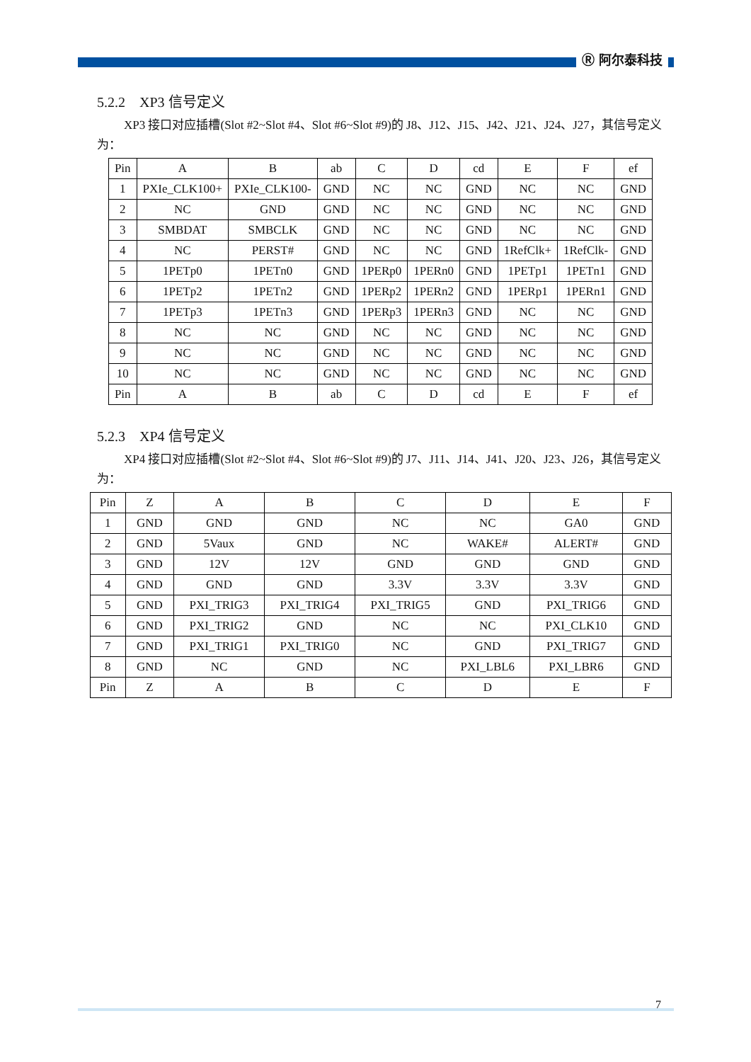Ⓡ 阿尔泰科技
5.2.2 XP3 信号定义
XP3 接口对应插槽(Slot #2~Slot #4、Slot #6~Slot #9)的 J8、J12、J15、J42、J21、J24、J27，其信号定义为：
| Pin | A | B | ab | C | D | cd | E | F | ef |
| 1 | PXIe_CLK100+ | PXIe_CLK100- | GND | NC | NC | GND | NC | NC | GND |
| 2 | NC | GND | GND | NC | NC | GND | NC | NC | GND |
| 3 | SMBDAT | SMBCLK | GND | NC | NC | GND | NC | NC | GND |
| 4 | NC | PERST# | GND | NC | NC | GND | 1RefClk+ | 1RefClk- | GND |
| 5 | 1PETp0 | 1PETn0 | GND | 1PERp0 | 1PERn0 | GND | 1PETp1 | 1PETn1 | GND |
| 6 | 1PETp2 | 1PETn2 | GND | 1PERp2 | 1PERn2 | GND | 1PERp1 | 1PERn1 | GND |
| 7 | 1PETp3 | 1PETn3 | GND | 1PERp3 | 1PERn3 | GND | NC | NC | GND |
| 8 | NC | NC | GND | NC | NC | GND | NC | NC | GND |
| 9 | NC | NC | GND | NC | NC | GND | NC | NC | GND |
| 10 | NC | NC | GND | NC | NC | GND | NC | NC | GND |
| Pin | A | B | ab | C | D | cd | E | F | ef |
5.2.3 XP4 信号定义
XP4 接口对应插槽(Slot #2~Slot #4、Slot #6~Slot #9)的 J7、J11、J14、J41、J20、J23、J26，其信号定义为：
| Pin | Z | A | B | C | D | E | F |
| 1 | GND | GND | GND | NC | NC | GA0 | GND |
| 2 | GND | 5Vaux | GND | NC | WAKE# | ALERT# | GND |
| 3 | GND | 12V | 12V | GND | GND | GND | GND |
| 4 | GND | GND | GND | 3.3V | 3.3V | 3.3V | GND |
| 5 | GND | PXI_TRIG3 | PXI_TRIG4 | PXI_TRIG5 | GND | PXI_TRIG6 | GND |
| 6 | GND | PXI_TRIG2 | GND | NC | NC | PXI_CLK10 | GND |
| 7 | GND | PXI_TRIG1 | PXI_TRIG0 | NC | GND | PXI_TRIG7 | GND |
| 8 | GND | NC | GND | NC | PXI_LBL6 | PXI_LBR6 | GND |
| Pin | Z | A | B | C | D | E | F |
7